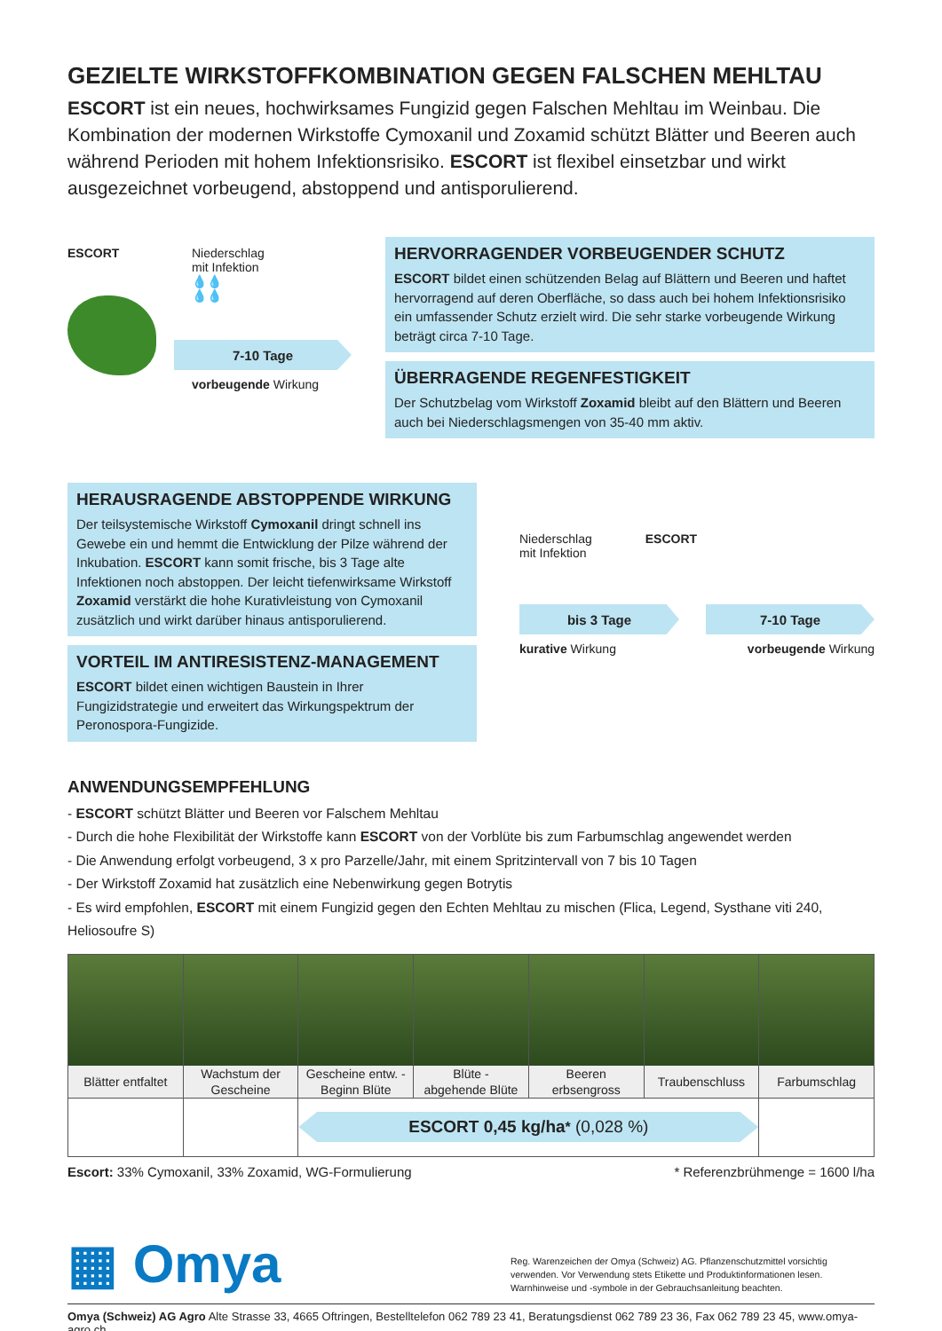GEZIELTE WIRKSTOFFKOMBINATION GEGEN FALSCHEN MEHLTAU
ESCORT ist ein neues, hochwirksames Fungizid gegen Falschen Mehltau im Weinbau. Die Kombination der modernen Wirkstoffe Cymoxanil und Zoxamid schützt Blätter und Beeren auch während Perioden mit hohem Infektionsrisiko. ESCORT ist flexibel einsetzbar und wirkt ausgezeichnet vorbeugend, abstoppend und antisporulierend.
ESCORT Niederschlag
mit Infektion
💧💧
💧💧
7-10 Tage
vorbeugende Wirkung
HERVORRAGENDER VORBEUGENDER SCHUTZ
ESCORT bildet einen schützenden Belag auf Blättern und Beeren und haftet hervorragend auf deren Oberfläche, so dass auch bei hohem Infektionsrisiko ein umfassender Schutz erzielt wird. Die sehr starke vorbeugende Wirkung beträgt circa 7-10 Tage.
ÜBERRAGENDE REGENFESTIGKEIT
Der Schutzbelag vom Wirkstoff Zoxamid bleibt auf den Blättern und Beeren auch bei Niederschlagsmengen von 35-40 mm aktiv.
HERAUSRAGENDE ABSTOPPENDE WIRKUNG
Der teilsystemische Wirkstoff Cymoxanil dringt schnell ins Gewebe ein und hemmt die Entwicklung der Pilze während der Inkubation. ESCORT kann somit frische, bis 3 Tage alte Infektionen noch abstoppen. Der leicht tiefenwirksame Wirkstoff Zoxamid verstärkt die hohe Kurativleistung von Cymoxanil zusätzlich und wirkt darüber hinaus antisporulierend.
VORTEIL IM ANTIRESISTENZ-MANAGEMENT
ESCORT bildet einen wichtigen Baustein in Ihrer Fungizidstrategie und erweitert das Wirkungspektrum der Peronospora-Fungizide.
Niederschlag
mit Infektion
ESCORT
bis 3 Tage 7-10 Tage
kurative Wirkung vorbeugende Wirkung
ANWENDUNGSEMPFEHLUNG
- ESCORT schützt Blätter und Beeren vor Falschem Mehltau
- Durch die hohe Flexibilität der Wirkstoffe kann ESCORT von der Vorblüte bis zum Farbumschlag angewendet werden
- Die Anwendung erfolgt vorbeugend, 3 x pro Parzelle/Jahr, mit einem Spritzintervall von 7 bis 10 Tagen
- Der Wirkstoff Zoxamid hat zusätzlich eine Nebenwirkung gegen Botrytis
- Es wird empfohlen, ESCORT mit einem Fungizid gegen den Echten Mehltau zu mischen (Flica, Legend, Systhane viti 240, Heliosoufre S)
| Blätter entfaltet | Wachstum der Gescheine | Gescheine entw. - Beginn Blüte | Blüte - abgehende Blüte | Beeren erbsengross | Traubenschluss | Farbumschlag |
| | | ESCORT 0,45 kg/ha<sup>*</sup> (0,028 %) | | | | |
Escort: 33% Cymoxanil, 33% Zoxamid, WG-Formulierung * Referenzbrühmenge = 1600 l/ha
▦ Omya
Reg. Warenzeichen der Omya (Schweiz) AG. Pflanzenschutzmittel vorsichtig verwenden. Vor Verwendung stets Etikette und Produktinformationen lesen. Warnhinweise und -symbole in der Gebrauchsanleitung beachten.
Omya (Schweiz) AG Agro Alte Strasse 33, 4665 Oftringen, Bestelltelefon 062 789 23 41, Beratungsdienst 062 789 23 36, Fax 062 789 23 45, www.omya-agro.ch